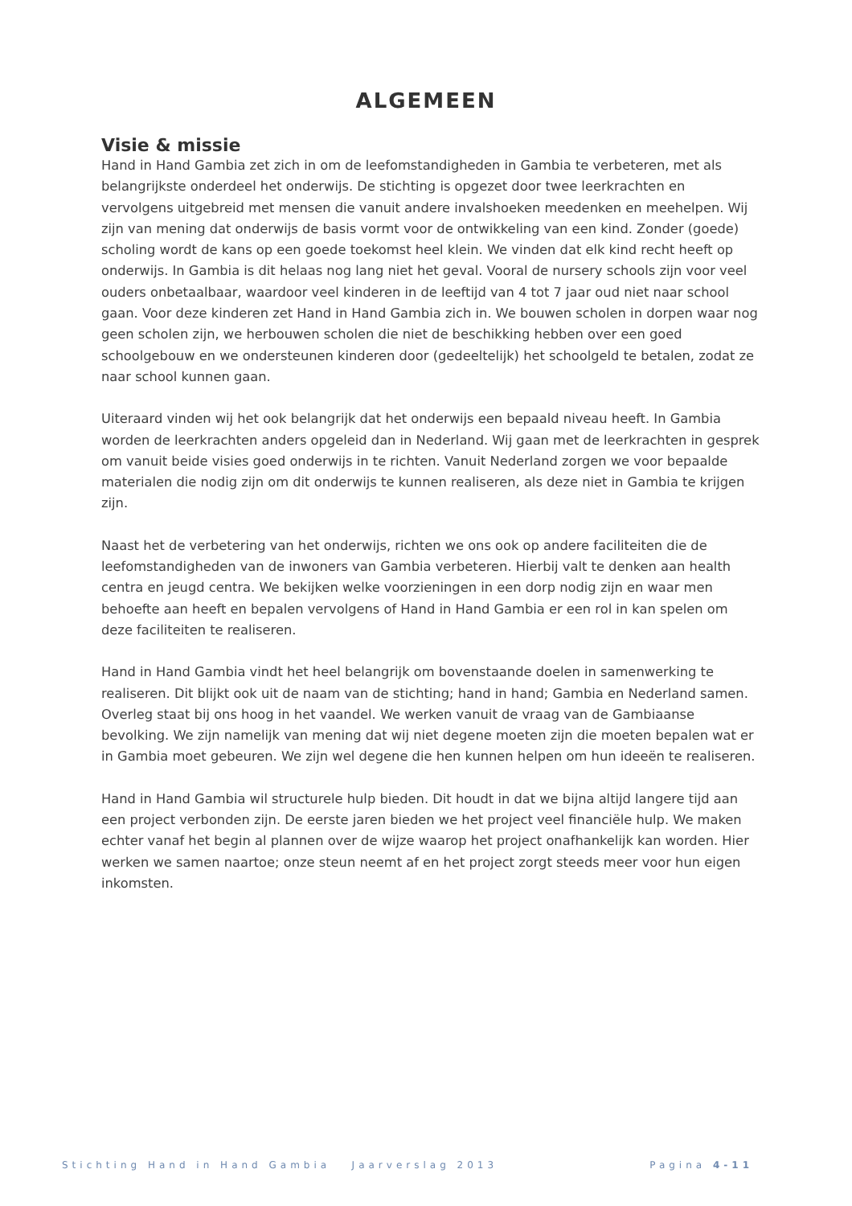ALGEMEEN
Visie & missie
Hand in Hand Gambia zet zich in om de leefomstandigheden in Gambia te verbeteren, met als belangrijkste onderdeel het onderwijs. De stichting is opgezet door twee leerkrachten en vervolgens uitgebreid met mensen die vanuit andere invalshoeken meedenken en meehelpen. Wij zijn van mening dat onderwijs de basis vormt voor de ontwikkeling van een kind. Zonder (goede) scholing wordt de kans op een goede toekomst heel klein. We vinden dat elk kind recht heeft op onderwijs. In Gambia is dit helaas nog lang niet het geval. Vooral de nursery schools zijn voor veel ouders onbetaalbaar, waardoor veel kinderen in de leeftijd van 4 tot 7 jaar oud niet naar school gaan. Voor deze kinderen zet Hand in Hand Gambia zich in. We bouwen scholen in dorpen waar nog geen scholen zijn, we herbouwen scholen die niet de beschikking hebben over een goed schoolgebouw en we ondersteunen kinderen door (gedeeltelijk) het schoolgeld te betalen, zodat ze naar school kunnen gaan.
Uiteraard vinden wij het ook belangrijk dat het onderwijs een bepaald niveau heeft. In Gambia worden de leerkrachten anders opgeleid dan in Nederland. Wij gaan met de leerkrachten in gesprek om vanuit beide visies goed onderwijs in te richten. Vanuit Nederland zorgen we voor bepaalde materialen die nodig zijn om dit onderwijs te kunnen realiseren, als deze niet in Gambia te krijgen zijn.
Naast het de verbetering van het onderwijs, richten we ons ook op andere faciliteiten die de leefomstandigheden van de inwoners van Gambia verbeteren. Hierbij valt te denken aan health centra en jeugd centra. We bekijken welke voorzieningen in een dorp nodig zijn en waar men behoefte aan heeft en bepalen vervolgens of Hand in Hand Gambia er een rol in kan spelen om deze faciliteiten te realiseren.
Hand in Hand Gambia vindt het heel belangrijk om bovenstaande doelen in samenwerking te realiseren. Dit blijkt ook uit de naam van de stichting; hand in hand; Gambia en Nederland samen. Overleg staat bij ons hoog in het vaandel. We werken vanuit de vraag van de Gambiaanse bevolking. We zijn namelijk van mening dat wij niet degene moeten zijn die moeten bepalen wat er in Gambia moet gebeuren. We zijn wel degene die hen kunnen helpen om hun ideeën te realiseren.
Hand in Hand Gambia wil structurele hulp bieden. Dit houdt in dat we bijna altijd langere tijd aan een project verbonden zijn. De eerste jaren bieden we het project veel financiële hulp. We maken echter vanaf het begin al plannen over de wijze waarop het project onafhankelijk kan worden. Hier werken we samen naartoe; onze steun neemt af en het project zorgt steeds meer voor hun eigen inkomsten.
Stichting Hand in Hand Gambia Jaarverslag 2013 Pagina 4-11